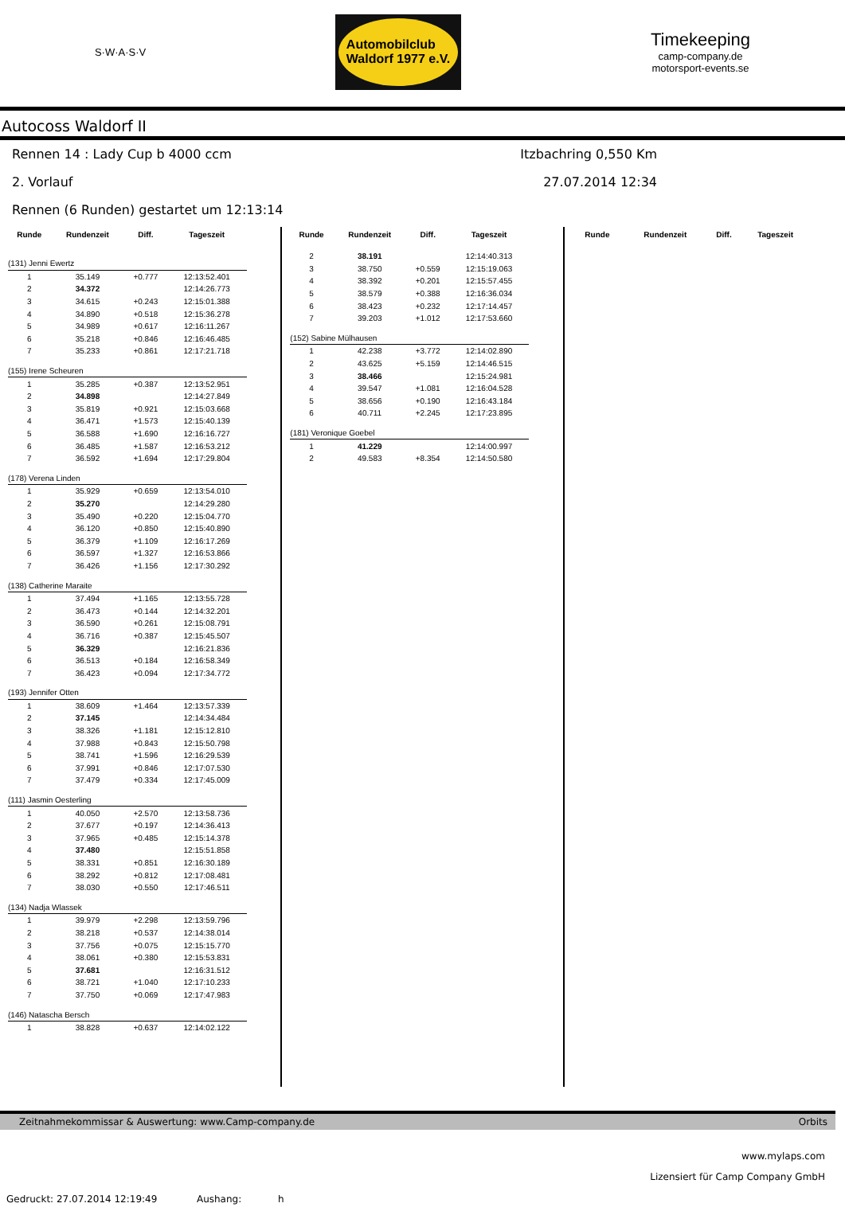S·W·A·S·V
Automobilclub
Waldorf 1977 e.V.
Timekeeping
camp-company.de
motorsport-events.se
Autocoss Waldorf II
Rennen 14 : Lady Cup b 4000 ccm Itzbachring 0,550 Km
2. Vorlauf 27.07.2014 12:34
Rennen (6 Runden) gestartet um 12:13:14
| Runde | Rundenzeit | Diff. | Tageszeit |
| --- | --- | --- | --- |
| (131) Jenni Ewertz | | | |
| 1 | 35.149 | +0.777 | 12:13:52.401 |
| 2 | 34.372 | | 12:14:26.773 |
| 3 | 34.615 | +0.243 | 12:15:01.388 |
| 4 | 34.890 | +0.518 | 12:15:36.278 |
| 5 | 34.989 | +0.617 | 12:16:11.267 |
| 6 | 35.218 | +0.846 | 12:16:46.485 |
| 7 | 35.233 | +0.861 | 12:17:21.718 |
| (155) Irene Scheuren | | | |
| 1 | 35.285 | +0.387 | 12:13:52.951 |
| 2 | 34.898 | | 12:14:27.849 |
| 3 | 35.819 | +0.921 | 12:15:03.668 |
| 4 | 36.471 | +1.573 | 12:15:40.139 |
| 5 | 36.588 | +1.690 | 12:16:16.727 |
| 6 | 36.485 | +1.587 | 12:16:53.212 |
| 7 | 36.592 | +1.694 | 12:17:29.804 |
| (178) Verena Linden | | | |
| 1 | 35.929 | +0.659 | 12:13:54.010 |
| 2 | 35.270 | | 12:14:29.280 |
| 3 | 35.490 | +0.220 | 12:15:04.770 |
| 4 | 36.120 | +0.850 | 12:15:40.890 |
| 5 | 36.379 | +1.109 | 12:16:17.269 |
| 6 | 36.597 | +1.327 | 12:16:53.866 |
| 7 | 36.426 | +1.156 | 12:17:30.292 |
| (138) Catherine Maraite | | | |
| 1 | 37.494 | +1.165 | 12:13:55.728 |
| 2 | 36.473 | +0.144 | 12:14:32.201 |
| 3 | 36.590 | +0.261 | 12:15:08.791 |
| 4 | 36.716 | +0.387 | 12:15:45.507 |
| 5 | 36.329 | | 12:16:21.836 |
| 6 | 36.513 | +0.184 | 12:16:58.349 |
| 7 | 36.423 | +0.094 | 12:17:34.772 |
| (193) Jennifer Otten | | | |
| 1 | 38.609 | +1.464 | 12:13:57.339 |
| 2 | 37.145 | | 12:14:34.484 |
| 3 | 38.326 | +1.181 | 12:15:12.810 |
| 4 | 37.988 | +0.843 | 12:15:50.798 |
| 5 | 38.741 | +1.596 | 12:16:29.539 |
| 6 | 37.991 | +0.846 | 12:17:07.530 |
| 7 | 37.479 | +0.334 | 12:17:45.009 |
| (111) Jasmin Oesterling | | | |
| 1 | 40.050 | +2.570 | 12:13:58.736 |
| 2 | 37.677 | +0.197 | 12:14:36.413 |
| 3 | 37.965 | +0.485 | 12:15:14.378 |
| 4 | 37.480 | | 12:15:51.858 |
| 5 | 38.331 | +0.851 | 12:16:30.189 |
| 6 | 38.292 | +0.812 | 12:17:08.481 |
| 7 | 38.030 | +0.550 | 12:17:46.511 |
| (134) Nadja Wlassek | | | |
| 1 | 39.979 | +2.298 | 12:13:59.796 |
| 2 | 38.218 | +0.537 | 12:14:38.014 |
| 3 | 37.756 | +0.075 | 12:15:15.770 |
| 4 | 38.061 | +0.380 | 12:15:53.831 |
| 5 | 37.681 | | 12:16:31.512 |
| 6 | 38.721 | +1.040 | 12:17:10.233 |
| 7 | 37.750 | +0.069 | 12:17:47.983 |
| (146) Natascha Bersch | | | |
| 1 | 38.828 | +0.637 | 12:14:02.122 |
| Runde | Rundenzeit | Diff. | Tageszeit |
| --- | --- | --- | --- |
| 2 | 38.191 | | 12:14:40.313 |
| 3 | 38.750 | +0.559 | 12:15:19.063 |
| 4 | 38.392 | +0.201 | 12:15:57.455 |
| 5 | 38.579 | +0.388 | 12:16:36.034 |
| 6 | 38.423 | +0.232 | 12:17:14.457 |
| 7 | 39.203 | +1.012 | 12:17:53.660 |
| (152) Sabine Mülhausen | | | |
| 1 | 42.238 | +3.772 | 12:14:02.890 |
| 2 | 43.625 | +5.159 | 12:14:46.515 |
| 3 | 38.466 | | 12:15:24.981 |
| 4 | 39.547 | +1.081 | 12:16:04.528 |
| 5 | 38.656 | +0.190 | 12:16:43.184 |
| 6 | 40.711 | +2.245 | 12:17:23.895 |
| (181) Veronique Goebel | | | |
| 1 | 41.229 | | 12:14:00.997 |
| 2 | 49.583 | +8.354 | 12:14:50.580 |
| Runde | Rundenzeit | Diff. | Tageszeit |
| --- | --- | --- | --- |
Zeitnahmekommissar & Auswertung: www.Camp-company.de Orbits
www.mylaps.com
Lizensiert für Camp Company GmbH
Gedruckt: 27.07.2014 12:19:49 Aushang: h